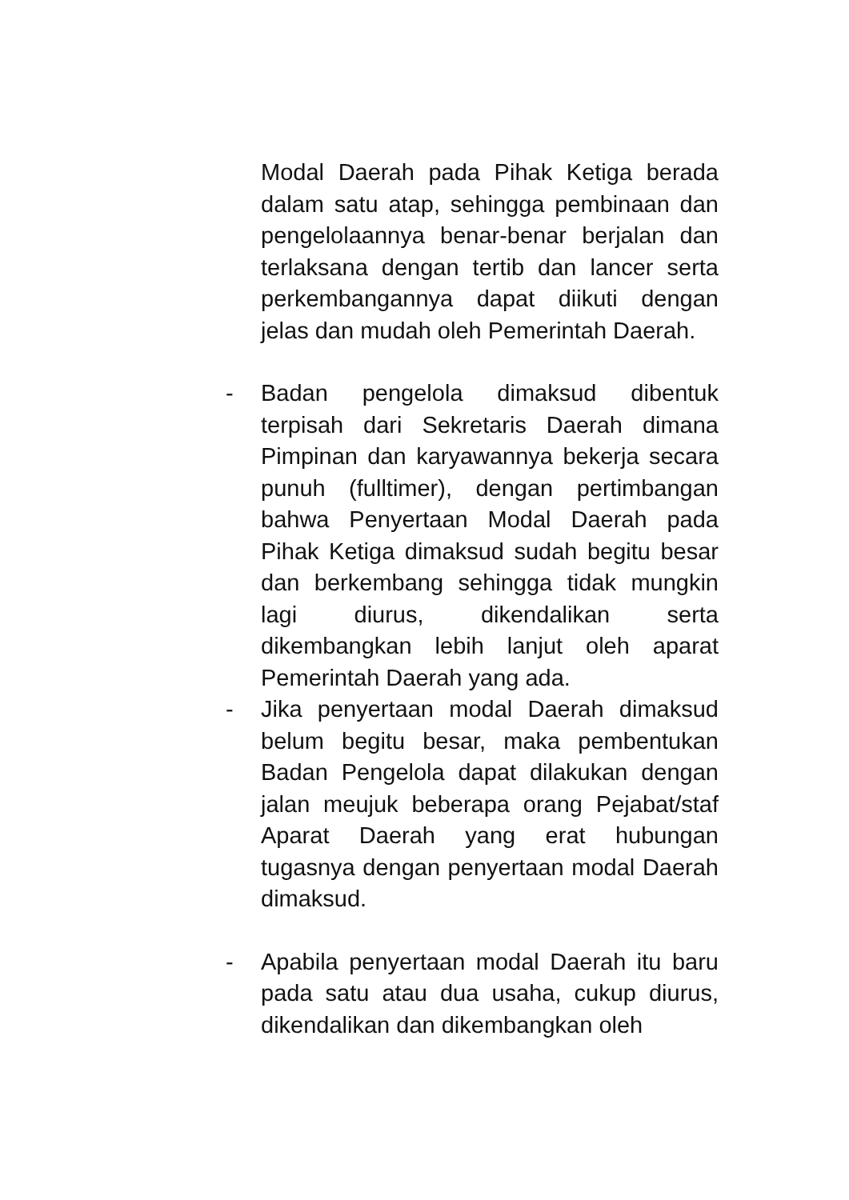Modal Daerah pada Pihak Ketiga berada dalam satu atap, sehingga pembinaan dan pengelolaannya benar-benar berjalan dan terlaksana dengan tertib dan lancer serta perkembangannya dapat diikuti dengan jelas dan mudah oleh Pemerintah Daerah.
- Badan pengelola dimaksud dibentuk terpisah dari Sekretaris Daerah dimana Pimpinan dan karyawannya bekerja secara punuh (fulltimer), dengan pertimbangan bahwa Penyertaan Modal Daerah pada Pihak Ketiga dimaksud sudah begitu besar dan berkembang sehingga tidak mungkin lagi diurus, dikendalikan serta dikembangkan lebih lanjut oleh aparat Pemerintah Daerah yang ada.
- Jika penyertaan modal Daerah dimaksud belum begitu besar, maka pembentukan Badan Pengelola dapat dilakukan dengan jalan meujuk beberapa orang Pejabat/staf Aparat Daerah yang erat hubungan tugasnya dengan penyertaan modal Daerah dimaksud.
- Apabila penyertaan modal Daerah itu baru pada satu atau dua usaha, cukup diurus, dikendalikan dan dikembangkan oleh